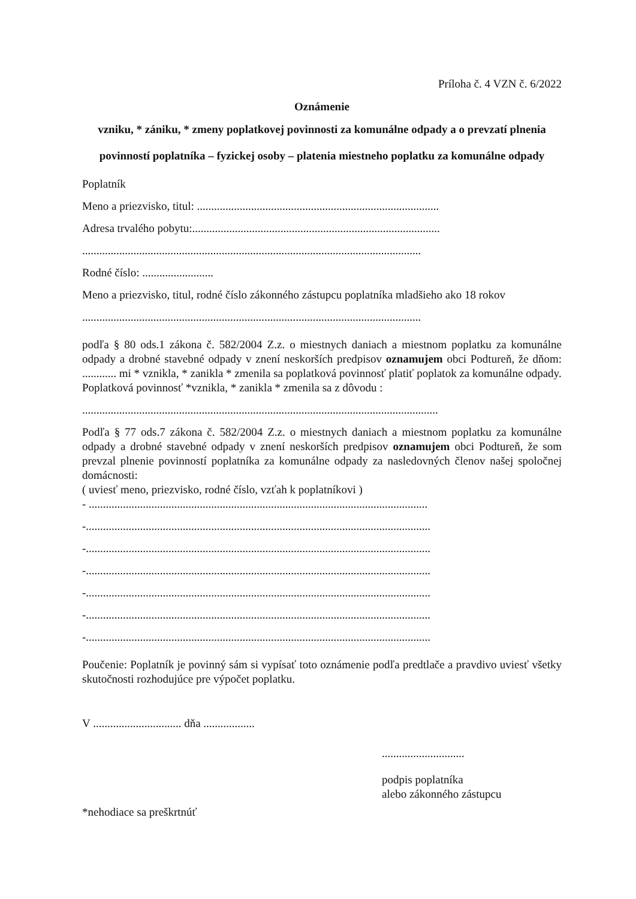Príloha č. 4 VZN č. 6/2022
Oznámenie
vzniku, * zániku, * zmeny poplatkovej povinnosti za komunálne odpady a o prevzatí plnenia povinností poplatníka – fyzickej osoby – platenia miestneho poplatku za komunálne odpady
Poplatník
Meno a priezvisko, titul: .....................................................................................
Adresa trvalého pobytu:.......................................................................................
.......................................................................................................................
Rodné číslo: .........................
Meno a priezvisko, titul, rodné číslo zákonného zástupcu poplatníka mladšieho ako 18 rokov
.......................................................................................................................
podľa § 80 ods.1 zákona č. 582/2004 Z.z. o miestnych daniach a miestnom poplatku za komunálne odpady a drobné stavebné odpady v znení neskorších predpisov oznamujem obci Podtureň, že dňom: ............ mi * vznikla, * zanikla * zmenila sa poplatková povinnosť platiť poplatok za komunálne odpady.
Poplatková povinnosť *vznikla, * zanikla * zmenila sa z dôvodu :
.............................................................................................................................
Podľa § 77 ods.7 zákona č. 582/2004 Z.z. o miestnych daniach a miestnom poplatku za komunálne odpady a drobné stavebné odpady v znení neskorších predpisov oznamujem obci Podtureň, že som prevzal plnenie povinností poplatníka za komunálne odpady za nasledovných členov našej spoločnej domácnosti:
( uviesť meno, priezvisko, rodné číslo, vzťah k poplatníkovi )
- .......................................................................................................................
-.........................................................................................................................
-.........................................................................................................................
-.........................................................................................................................
-.........................................................................................................................
-.........................................................................................................................
-.........................................................................................................................
Poučenie: Poplatník je povinný sám si vypísať toto oznámenie podľa predtlače a pravdivo uviesť všetky skutočnosti rozhodujúce pre výpočet poplatku.
V ............................... dňa ..................
.............................
podpis poplatníka
alebo zákonného zástupcu
*nehodiace sa preškrtnúť